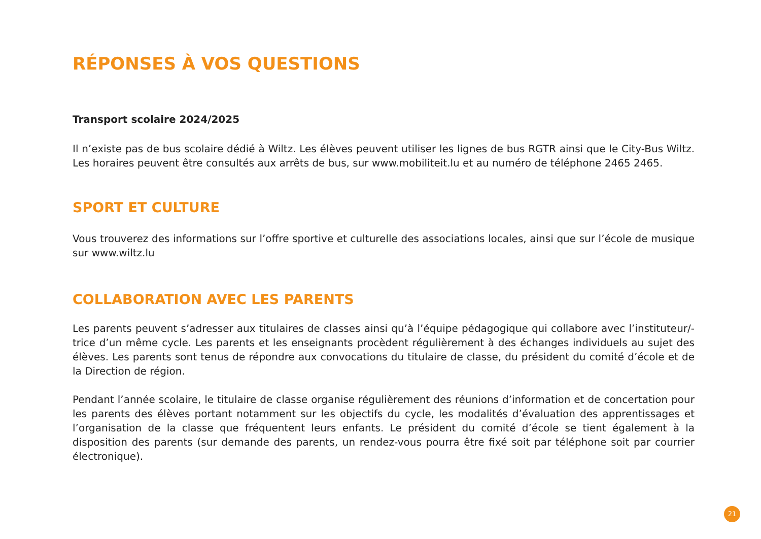RÉPONSES À VOS QUESTIONS
Transport scolaire 2024/2025
Il n’existe pas de bus scolaire dédié à Wiltz. Les élèves peuvent utiliser les lignes de bus RGTR ainsi que le City-Bus Wiltz. Les horaires peuvent être consultés aux arrêts de bus, sur www.mobiliteit.lu et au numéro de téléphone 2465 2465.
SPORT ET CULTURE
Vous trouverez des informations sur l’offre sportive et culturelle des associations locales, ainsi que sur l’école de musique sur www.wiltz.lu
COLLABORATION AVEC LES PARENTS
Les parents peuvent s’adresser aux titulaires de classes ainsi qu’à l’équipe pédagogique qui collabore avec l’instituteur/-trice d’un même cycle. Les parents et les enseignants procèdent régulièrement à des échanges individuels au sujet des élèves. Les parents sont tenus de répondre aux convocations du titulaire de classe, du président du comité d’école et de la Direction de région.
Pendant l’année scolaire, le titulaire de classe organise régulièrement des réunions d’information et de concertation pour les parents des élèves portant notamment sur les objectifs du cycle, les modalités d’évaluation des apprentissages et l’organisation de la classe que fréquentent leurs enfants. Le président du comité d’école se tient également à la disposition des parents (sur demande des parents, un rendez-vous pourra être fixé soit par téléphone soit par courrier électronique).
21